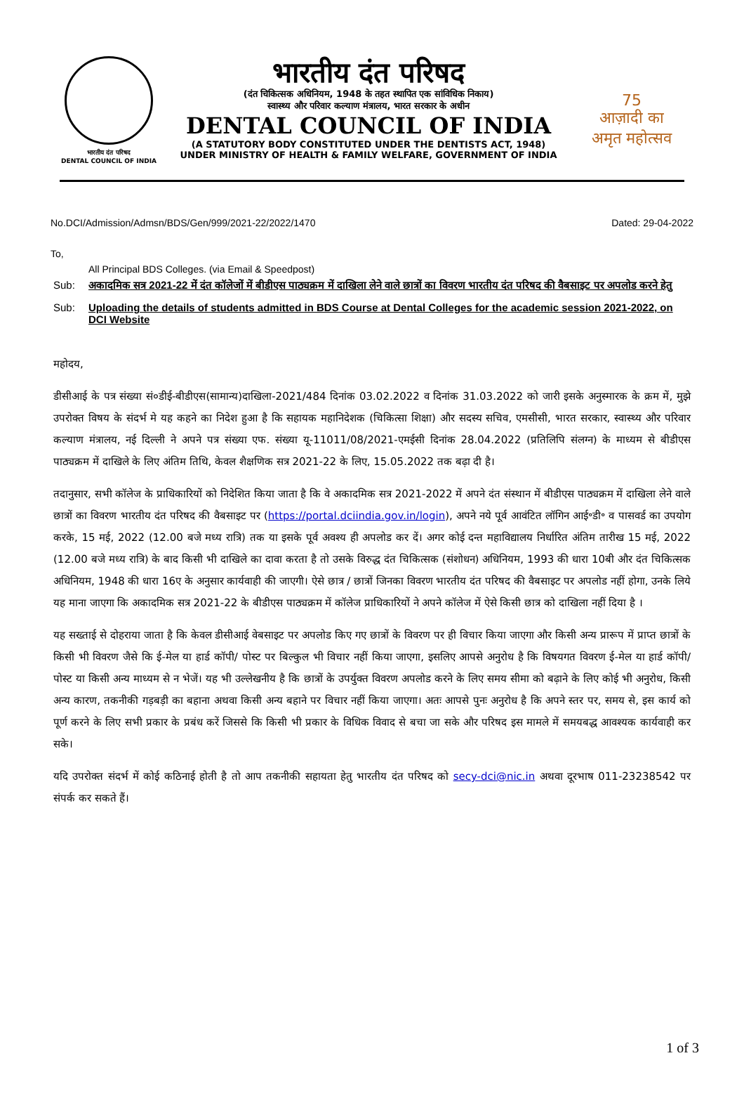भारतीय दंत परिषद
DENTAL COUNCIL OF INDIA
भारतीय दंत परिषद
(दंत चिकित्सक अधिनियम, 1948 के तहत स्थापित एक सांविधिक निकाय)
स्वास्थ्य और परिवार कल्याण मंत्रालय, भारत सरकार के अधीन
DENTAL COUNCIL OF INDIA
(A STATUTORY BODY CONSTITUTED UNDER THE DENTISTS ACT, 1948)
UNDER MINISTRY OF HEALTH & FAMILY WELFARE, GOVERNMENT OF INDIA
75
आज़ादी का
अमृत महोत्सव
No.DCI/Admission/Admsn/BDS/Gen/999/2021-22/2022/1470 Dated: 29-04-2022
To,
All Principal BDS Colleges. (via Email & Speedpost)
Sub: अकादमिक सत्र 2021-22 में दंत कॉलेजों में बीडीएस पाठ्यक्रम में दाखिला लेने वाले छात्रों का विवरण भारतीय दंत परिषद की वैबसाइट पर अपलोड करने हेतु
Sub: Uploading the details of students admitted in BDS Course at Dental Colleges for the academic session 2021-2022, on DCI Website
महोदय,
डीसीआई के पत्र संख्या सं०डीई-बीडीएस(सामान्य)दाखिला-2021/484 दिनांक 03.02.2022 व दिनांक 31.03.2022 को जारी इसके अनुस्मारक के क्रम में, मुझे उपरोक्त विषय के संदर्भ मे यह कहने का निदेश हुआ है कि सहायक महानिदेशक (चिकित्सा शिक्षा) और सदस्य सचिव, एमसीसी, भारत सरकार, स्वास्थ्य और परिवार कल्याण मंत्रालय, नई दिल्ली ने अपने पत्र संख्या एफ. संख्या यू-11011/08/2021-एमईसी दिनांक 28.04.2022 (प्रतिलिपि संलग्न) के माध्यम से बीडीएस पाठ्यक्रम में दाखिले के लिए अंतिम तिथि, केवल शैक्षणिक सत्र 2021-22 के लिए, 15.05.2022 तक बढ़ा दी है।
तदानुसार, सभी कॉलेज के प्राधिकारियों को निदेशित किया जाता है कि वे अकादमिक सत्र 2021-2022 में अपने दंत संस्थान में बीडीएस पाठ्यक्रम में दाखिला लेने वाले छात्रों का विवरण भारतीय दंत परिषद की वैबसाइट पर (https://portal.dciindia.gov.in/login), अपने नये पूर्व आवंटित लॉगिन आई॰डी॰ व पासवर्ड का उपयोग करके, 15 मई, 2022 (12.00 बजे मध्य रात्रि) तक या इसके पूर्व अवश्य ही अपलोड कर दें। अगर कोई दन्त महाविद्यालय निर्धारित अंतिम तारीख 15 मई, 2022 (12.00 बजे मध्य रात्रि) के बाद किसी भी दाखिले का दावा करता है तो उसके विरुद्ध दंत चिकित्सक (संशोधन) अधिनियम, 1993 की धारा 10बी और दंत चिकित्सक अधिनियम, 1948 की धारा 16ए के अनुसार कार्यवाही की जाएगी। ऐसे छात्र / छात्रों जिनका विवरण भारतीय दंत परिषद की वैबसाइट पर अपलोड नहीं होगा, उनके लिये यह माना जाएगा कि अकादमिक सत्र 2021-22 के बीडीएस पाठ्यक्रम में कॉलेज प्राधिकारियों ने अपने कॉलेज में ऐसे किसी छात्र को दाखिला नहीं दिया है ।
यह सख्ताई से दोहराया जाता है कि केवल डीसीआई वेबसाइट पर अपलोड किए गए छात्रों के विवरण पर ही विचार किया जाएगा और किसी अन्य प्रारूप में प्राप्त छात्रों के किसी भी विवरण जैसे कि ई-मेल या हार्ड कॉपी/ पोस्ट पर बिल्कुल भी विचार नहीं किया जाएगा, इसलिए आपसे अनुरोध है कि विषयगत विवरण ई-मेल या हार्ड कॉपी/ पोस्ट या किसी अन्य माध्यम से न भेजें। यह भी उल्लेखनीय है कि छात्रों के उपर्युक्त विवरण अपलोड करने के लिए समय सीमा को बढ़ाने के लिए कोई भी अनुरोध, किसी अन्य कारण, तकनीकी गड़बड़ी का बहाना अथवा किसी अन्य बहाने पर विचार नहीं किया जाएगा। अतः आपसे पुनः अनुरोध है कि अपने स्तर पर, समय से, इस कार्य को पूर्ण करने के लिए सभी प्रकार के प्रबंध करें जिससे कि किसी भी प्रकार के विधिक विवाद से बचा जा सके और परिषद इस मामले में समयबद्ध आवश्यक कार्यवाही कर सके।
यदि उपरोक्त संदर्भ में कोई कठिनाई होती है तो आप तकनीकी सहायता हेतु भारतीय दंत परिषद को secy-dci@nic.in अथवा दूरभाष 011-23238542 पर संपर्क कर सकते हैं।
1 of 3